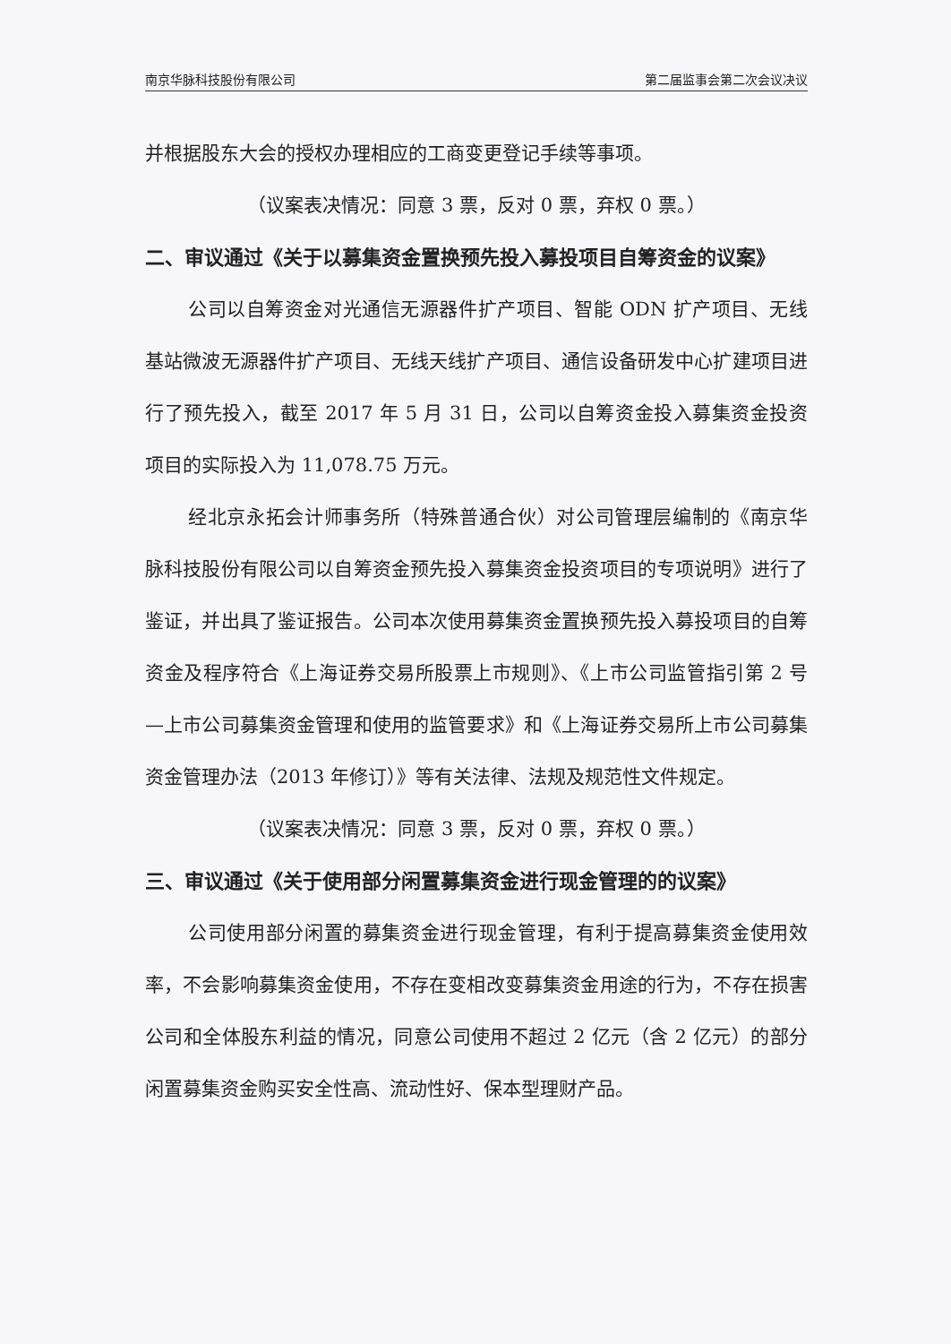南京华脉科技股份有限公司 第二届监事会第二次会议决议
并根据股东大会的授权办理相应的工商变更登记手续等事项。
（议案表决情况：同意 3 票，反对 0 票，弃权 0 票。）
二、审议通过《关于以募集资金置换预先投入募投项目自筹资金的议案》
公司以自筹资金对光通信无源器件扩产项目、智能 ODN 扩产项目、无线基站微波无源器件扩产项目、无线天线扩产项目、通信设备研发中心扩建项目进行了预先投入，截至 2017 年 5 月 31 日，公司以自筹资金投入募集资金投资项目的实际投入为 11,078.75 万元。
经北京永拓会计师事务所（特殊普通合伙）对公司管理层编制的《南京华脉科技股份有限公司以自筹资金预先投入募集资金投资项目的专项说明》进行了鉴证，并出具了鉴证报告。公司本次使用募集资金置换预先投入募投项目的自筹资金及程序符合《上海证券交易所股票上市规则》、《上市公司监管指引第 2 号—上市公司募集资金管理和使用的监管要求》和《上海证券交易所上市公司募集资金管理办法（2013 年修订）》等有关法律、法规及规范性文件规定。
（议案表决情况：同意 3 票，反对 0 票，弃权 0 票。）
三、审议通过《关于使用部分闲置募集资金进行现金管理的的议案》
公司使用部分闲置的募集资金进行现金管理，有利于提高募集资金使用效率，不会影响募集资金使用，不存在变相改变募集资金用途的行为，不存在损害公司和全体股东利益的情况，同意公司使用不超过 2 亿元（含 2 亿元）的部分闲置募集资金购买安全性高、流动性好、保本型理财产品。